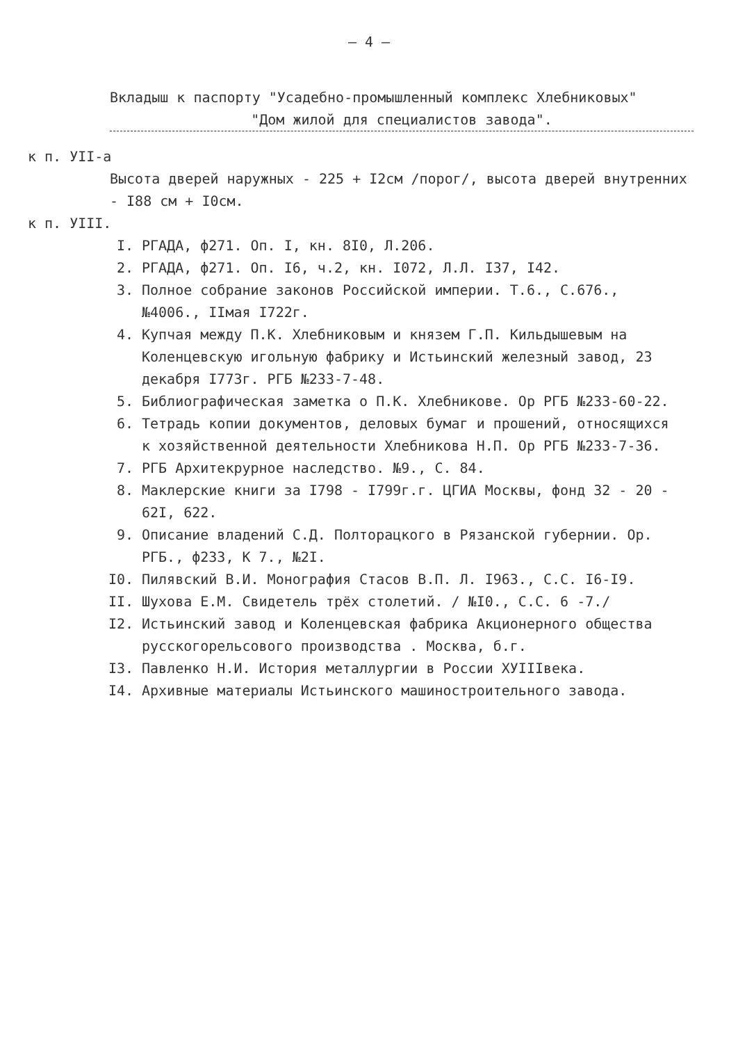– 4 –
Вкладыш к паспорту "Усадебно-промышленный комплекс Хлебниковых"
"Дом жилой для специалистов завода".
к п. УII-а
Высота дверей наружных - 225 + I2см /порог/, высота дверей внутренних - I88 см + I0см.
к п. УIII.
I. РГАДА, ф271. Оп. I, кн. 8I0, Л.206.
2. РГАДА, ф271. Оп. I6, ч.2, кн. I072, Л.Л. I37, I42.
3. Полное собрание законов Российской империи. Т.6., С.676., №4006., IIмая I722г.
4. Купчая между П.К. Хлебниковым и князем Г.П. Кильдышевым на Коленцевскую игольную фабрику и Истьинский железный завод, 23 декабря I773г. РГБ №233-7-48.
5. Библиографическая заметка о П.К. Хлебникове. Ор РГБ №233-60-22.
6. Тетрадь копии документов, деловых бумаг и прошений, относящихся к хозяйственной деятельности Хлебникова Н.П. Ор РГБ №233-7-36.
7. РГБ Архитекрурное наследство. №9., С. 84.
8. Маклерские книги за I798 - I799г.г. ЦГИА Москвы, фонд 32 - 20 - 62I, 622.
9. Описание владений С.Д. Полторацкого в Рязанской губернии. Ор. РГБ., ф233, К 7., №2I.
I0. Пилявский В.И. Монография Стасов В.П. Л. I963., С.С. I6-I9.
II. Шухова Е.М. Свидетель трёх столетий. / №I0., С.С. 6 -7./
I2. Истьинский завод и Коленцевская фабрика Акционерного общества русскогорельсового производства . Москва, б.г.
I3. Павленко Н.И. История металлургии в России XУIIIвека.
I4. Архивные материалы Истьинского машиностроительного завода.